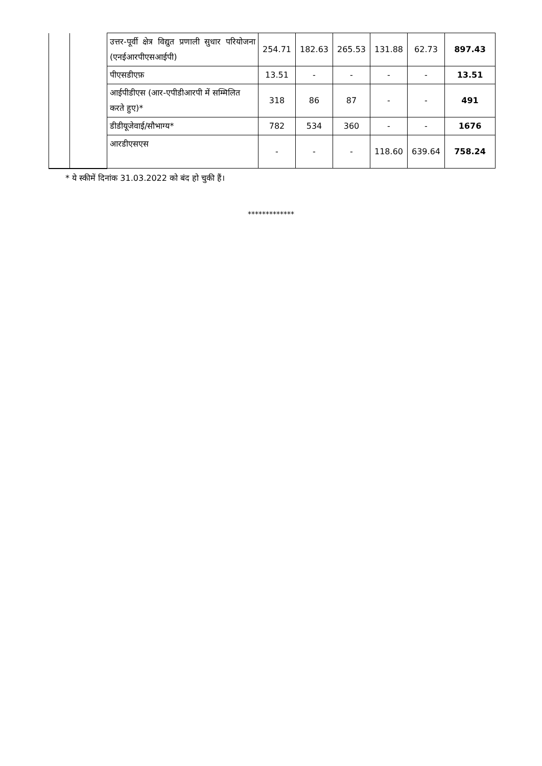| | | उत्तर-पूर्वी क्षेत्र विद्युत प्रणाली सुधार परियोजना (एनईआरपीएसआईपी) | 254.71 | 182.63 | 265.53 | 131.88 | 62.73 | 897.43 |
| | | पीएसडीएफ़ | 13.51 | - | - | - | - | 13.51 |
| | | आईपीडीएस (आर-एपीडीआरपी में सम्मिलित करते हुए)* | 318 | 86 | 87 | - | - | 491 |
| | | डीडीयूजेवाई/सौभाग्य* | 782 | 534 | 360 | - | - | 1676 |
| | | आरडीएसएस | - | - | - | 118.60 | 639.64 | 758.24 |
* ये स्कीमें दिनांक 31.03.2022 को बंद हो चुकी हैं।
*************